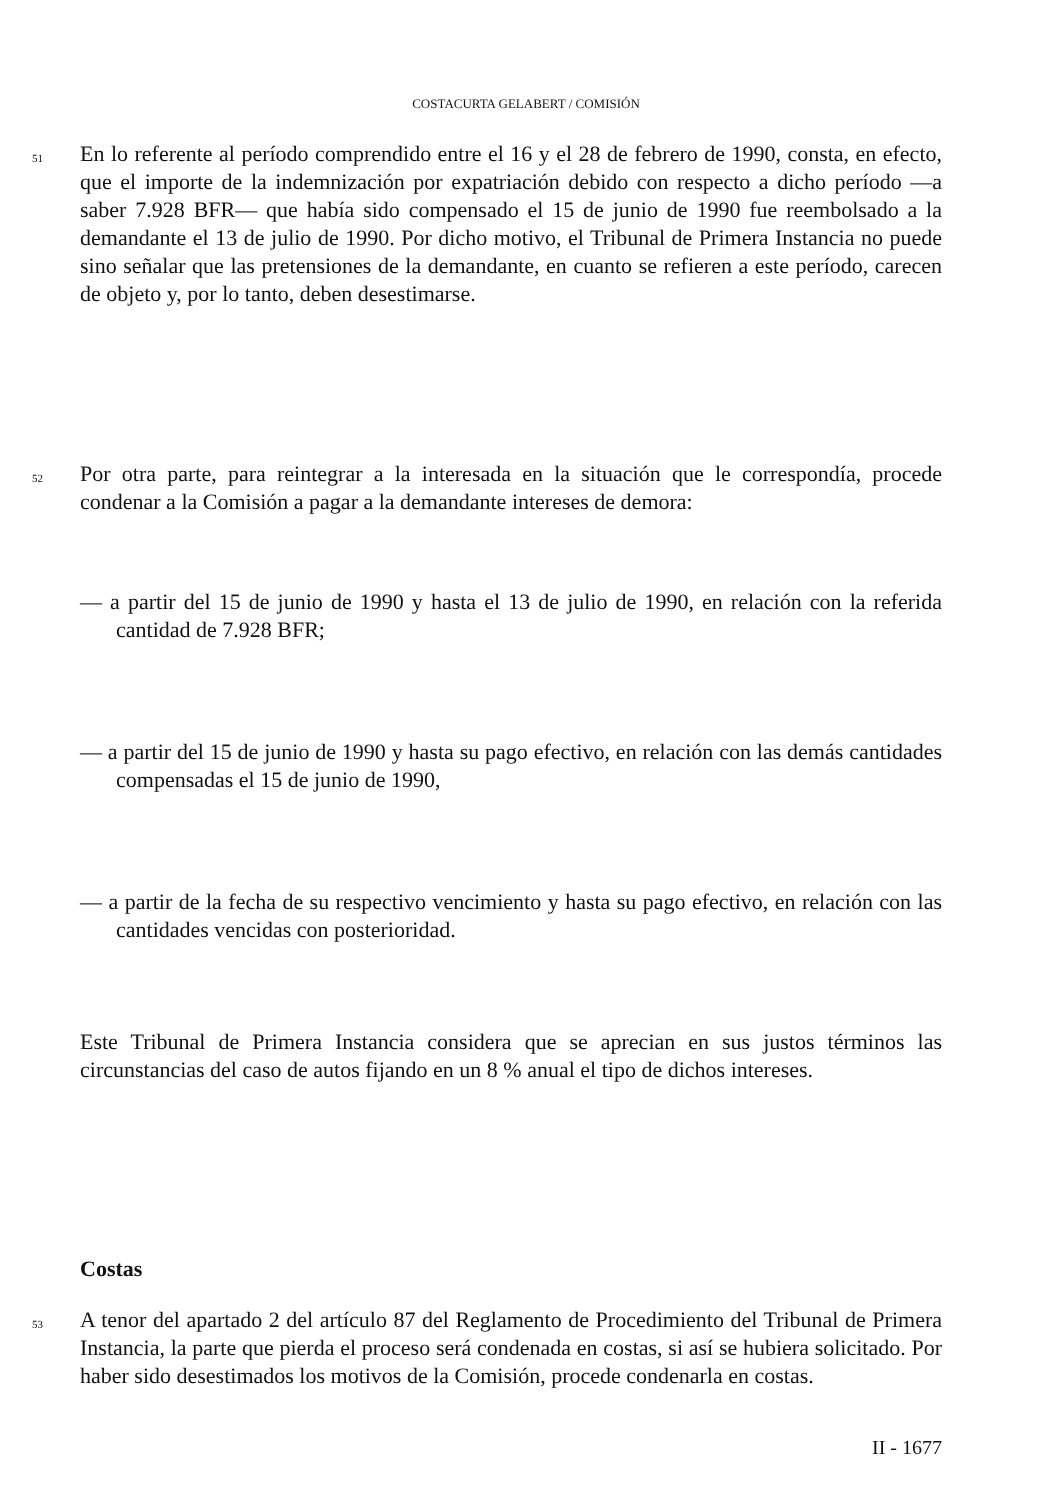COSTACURTA GELABERT / COMISIÓN
51
En lo referente al período comprendido entre el 16 y el 28 de febrero de 1990, consta, en efecto, que el importe de la indemnización por expatriación debido con respecto a dicho período —a saber 7.928 BFR— que había sido compensado el 15 de junio de 1990 fue reembolsado a la demandante el 13 de julio de 1990. Por dicho motivo, el Tribunal de Primera Instancia no puede sino señalar que las pretensiones de la demandante, en cuanto se refieren a este período, carecen de objeto y, por lo tanto, deben desestimarse.
52
Por otra parte, para reintegrar a la interesada en la situación que le correspondía, procede condenar a la Comisión a pagar a la demandante intereses de demora:
— a partir del 15 de junio de 1990 y hasta el 13 de julio de 1990, en relación con la referida cantidad de 7.928 BFR;
— a partir del 15 de junio de 1990 y hasta su pago efectivo, en relación con las demás cantidades compensadas el 15 de junio de 1990,
— a partir de la fecha de su respectivo vencimiento y hasta su pago efectivo, en relación con las cantidades vencidas con posterioridad.
Este Tribunal de Primera Instancia considera que se aprecian en sus justos términos las circunstancias del caso de autos fijando en un 8 % anual el tipo de dichos intereses.
Costas
53
A tenor del apartado 2 del artículo 87 del Reglamento de Procedimiento del Tribunal de Primera Instancia, la parte que pierda el proceso será condenada en costas, si así se hubiera solicitado. Por haber sido desestimados los motivos de la Comisión, procede condenarla en costas.
II - 1677